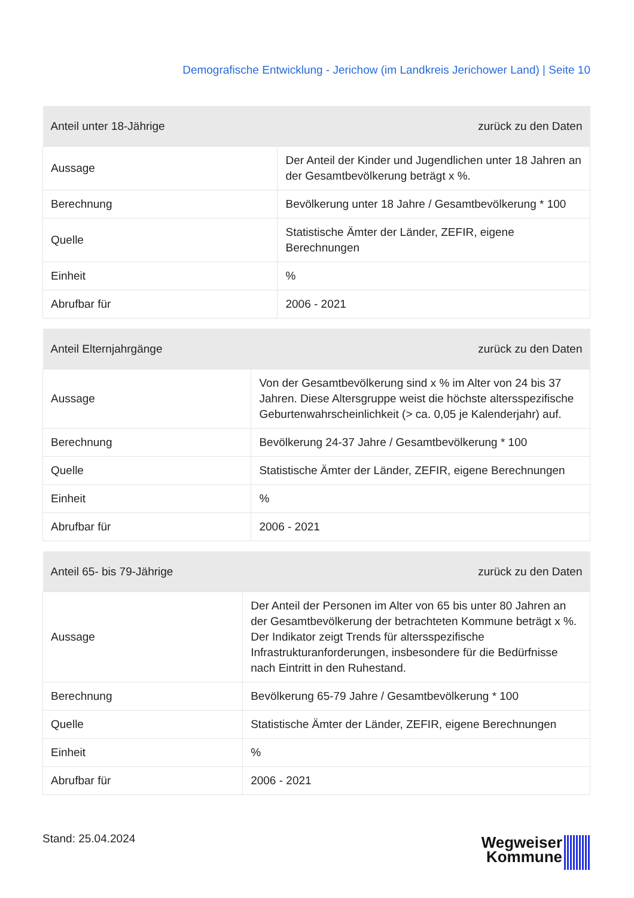Demografische Entwicklung - Jerichow (im Landkreis Jerichower Land) | Seite 10
| Anteil unter 18-Jährige | zurück zu den Daten |
| --- | --- |
| Aussage | Der Anteil der Kinder und Jugendlichen unter 18 Jahren an der Gesamtbevölkerung beträgt x %. |
| Berechnung | Bevölkerung unter 18 Jahre / Gesamtbevölkerung * 100 |
| Quelle | Statistische Ämter der Länder, ZEFIR, eigene Berechnungen |
| Einheit | % |
| Abrufbar für | 2006 - 2021 |
| Anteil Elternjahrgänge | zurück zu den Daten |
| --- | --- |
| Aussage | Von der Gesamtbevölkerung sind x % im Alter von 24 bis 37 Jahren. Diese Altersgruppe weist die höchste altersspezifische Geburtenwahrscheinlichkeit (> ca. 0,05 je Kalenderjahr) auf. |
| Berechnung | Bevölkerung 24-37 Jahre / Gesamtbevölkerung * 100 |
| Quelle | Statistische Ämter der Länder, ZEFIR, eigene Berechnungen |
| Einheit | % |
| Abrufbar für | 2006 - 2021 |
| Anteil 65- bis 79-Jährige | zurück zu den Daten |
| --- | --- |
| Aussage | Der Anteil der Personen im Alter von 65 bis unter 80 Jahren an der Gesamtbevölkerung der betrachteten Kommune beträgt x %. Der Indikator zeigt Trends für altersspezifische Infrastrukturanforderungen, insbesondere für die Bedürfnisse nach Eintritt in den Ruhestand. |
| Berechnung | Bevölkerung 65-79 Jahre / Gesamtbevölkerung * 100 |
| Quelle | Statistische Ämter der Länder, ZEFIR, eigene Berechnungen |
| Einheit | % |
| Abrufbar für | 2006 - 2021 |
Stand: 25.04.2024
Wegweiser
Kommune